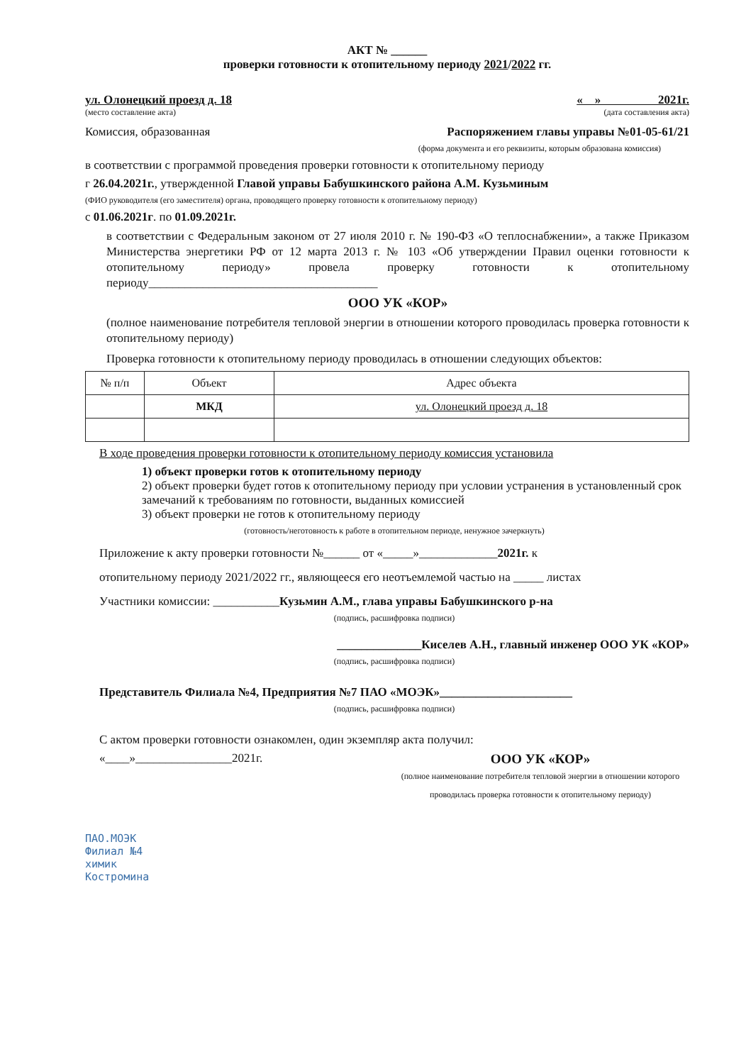АКТ № ______
проверки готовности к отопительному периоду 2021/2022 гг.
ул. Олонецкий проезд д. 18 « » 2021г.
(место составление акта) (дата составления акта)
Комиссия, образованная Распоряжением главы управы №01-05-61/21
(форма документа и его реквизиты, которым образована комиссия)
в соответствии с программой проведения проверки готовности к отопительному периоду
г 26.04.2021г., утвержденной Главой управы Бабушкинского района А.М. Кузьминым
(ФИО руководителя (его заместителя) органа, проводящего проверку готовности к отопительному периоду)
с 01.06.2021г. по 01.09.2021г.
в соответствии с Федеральным законом от 27 июля 2010 г. № 190-ФЗ «О теплоснабжении», а также Приказом Министерства энергетики РФ от 12 марта 2013 г. № 103 «Об утверждении Правил оценки готовности к отопительному периоду» провела проверку готовности к отопительному периоду______________________________________
ООО УК «КОР»
(полное наименование потребителя тепловой энергии в отношении которого проводилась проверка готовности к отопительному периоду)
Проверка готовности к отопительному периоду проводилась в отношении следующих объектов:
| № п/п | Объект | Адрес объекта |
| --- | --- | --- |
| | МКД | ул. Олонецкий проезд д. 18 |
В ходе проведения проверки готовности к отопительному периоду комиссия установила
1) объект проверки готов к отопительному периоду
2) объект проверки будет готов к отопительному периоду при условии устранения в установленный срок замечаний к требованиям по готовности, выданных комиссией
3) объект проверки не готов к отопительному периоду
(готовность/неготовность к работе в отопительном периоде, ненужное зачеркнуть)
Приложение к акту проверки готовности №______ от «_____»_____________2021г. к
отопительному периоду 2021/2022 гг., являющееся его неотъемлемой частью на _____ листах
Участники комиссии: ___________Кузьмин А.М., глава управы Бабушкинского р-на
(подпись, расшифровка подписи)
______________Киселев А.Н., главный инженер ООО УК «КОР»
(подпись, расшифровка подписи)
Представитель Филиала №4, Предприятия №7 ПАО «МОЭК»______________________
(подпись, расшифровка подписи)
С актом проверки готовности ознакомлен, один экземпляр акта получил:
«____»________________2021г. ООО УК «КОР»
(полное наименование потребителя тепловой энергии в отношении которого проводилась проверка готовности к отопительному периоду)
ПАО.МОЭК
Филиал №4
химик
Костромина